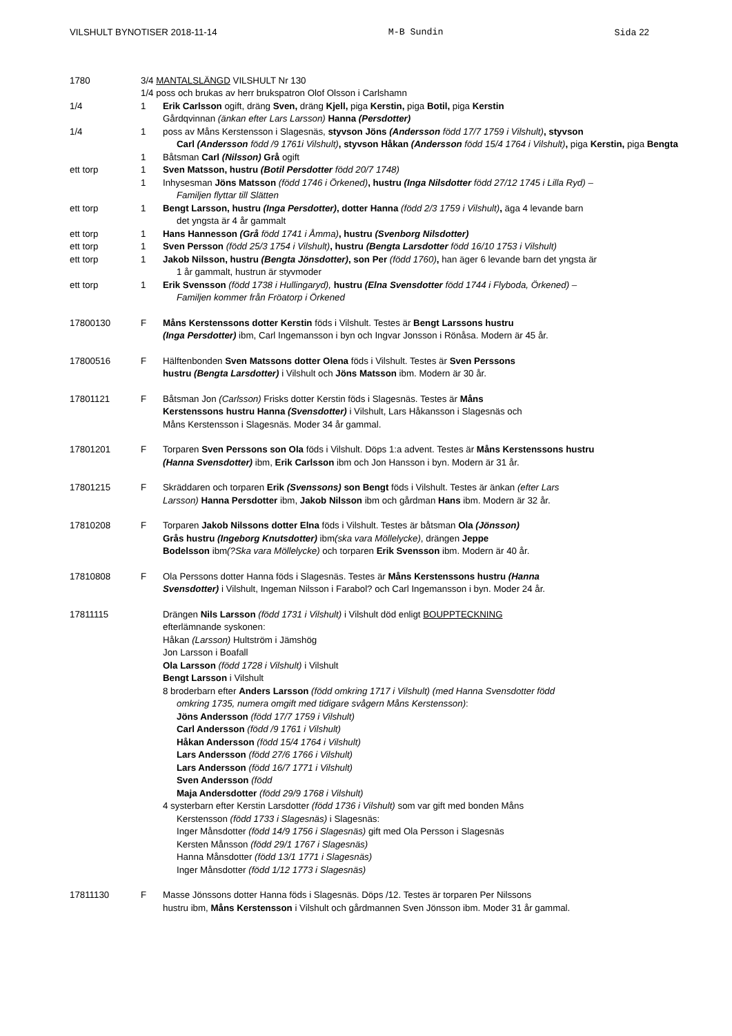VILSHULT BYNOTISER 2018-11-14 M-B Sundin Sida 22
1780 3/4 MANTALSLÄNGD VILSHULT Nr 130
1/4 poss och brukas av herr brukspatron Olof Olsson i Carlshamn
1/4 1 Erik Carlsson ogift, dräng Sven, dräng Kjell, piga Kerstin, piga Botil, piga Kerstin
Gårdqvinnan (änkan efter Lars Larsson) Hanna (Persdotter)
1/4 1 poss av Måns Kerstensson i Slagesnäs, styvson Jöns (Andersson född 17/7 1759 i Vilshult), styvson
Carl (Andersson född /9 1761i Vilshult), styvson Håkan (Andersson född 15/4 1764 i Vilshult), piga Kerstin, piga Bengta
1 Båtsman Carl (Nilsson) Grå ogift
ett torp 1 Sven Matsson, hustru (Botil Persdotter född 20/7 1748)
1 Inhysesman Jöns Matsson (född 1746 i Örkened), hustru (Inga Nilsdotter född 27/12 1745 i Lilla Ryd) –
Familjen flyttar till Slätten
ett torp 1 Bengt Larsson, hustru (Inga Persdotter), dotter Hanna (född 2/3 1759 i Vilshult), äga 4 levande barn
det yngsta är 4 år gammalt
ett torp 1 Hans Hannesson (Grå född 1741 i Åmma), hustru (Svenborg Nilsdotter)
ett torp 1 Sven Persson (född 25/3 1754 i Vilshult), hustru (Bengta Larsdotter född 16/10 1753 i Vilshult)
ett torp 1 Jakob Nilsson, hustru (Bengta Jönsdotter), son Per (född 1760), han äger 6 levande barn det yngsta är
1 år gammalt, hustrun är styvmoder
ett torp 1 Erik Svensson (född 1738 i Hullingaryd), hustru (Elna Svensdotter född 1744 i Flyboda, Örkened) –
Familjen kommer från Fröatorp i Örkened
17800130 F Måns Kerstenssons dotter Kerstin föds i Vilshult. Testes är Bengt Larssons hustru
(Inga Persdotter) ibm, Carl Ingemansson i byn och Ingvar Jonsson i Rönåsa. Modern är 45 år.
17800516 F Hälftenbonden Sven Matssons dotter Olena föds i Vilshult. Testes är Sven Perssons
hustru (Bengta Larsdotter) i Vilshult och Jöns Matsson ibm. Modern är 30 år.
17801121 F Båtsman Jon (Carlsson) Frisks dotter Kerstin föds i Slagesnäs. Testes är Måns
Kerstenssons hustru Hanna (Svensdotter) i Vilshult, Lars Håkansson i Slagesnäs och
Måns Kerstensson i Slagesnäs. Moder 34 år gammal.
17801201 F Torparen Sven Perssons son Ola föds i Vilshult. Döps 1:a advent. Testes är Måns Kerstenssons hustru
(Hanna Svensdotter) ibm, Erik Carlsson ibm och Jon Hansson i byn. Modern är 31 år.
17801215 F Skräddaren och torparen Erik (Svenssons) son Bengt föds i Vilshult. Testes är änkan (efter Lars
Larsson) Hanna Persdotter ibm, Jakob Nilsson ibm och gårdman Hans ibm. Modern är 32 år.
17810208 F Torparen Jakob Nilssons dotter Elna föds i Vilshult. Testes är båtsman Ola (Jönsson)
Grås hustru (Ingeborg Knutsdotter) ibm(ska vara Möllelycke), drängen Jeppe
Bodelsson ibm(?Ska vara Möllelycke) och torparen Erik Svensson ibm. Modern är 40 år.
17810808 F Ola Perssons dotter Hanna föds i Slagesnäs. Testes är Måns Kerstenssons hustru (Hanna
Svensdotter) i Vilshult, Ingeman Nilsson i Farabol? och Carl Ingemansson i byn. Moder 24 år.
17811115 Drängen Nils Larsson (född 1731 i Vilshult) i Vilshult död enligt BOUPPTECKNING
efterlämnande syskonen:
Håkan (Larsson) Hultström i Jämshög
Jon Larsson i Boafall
Ola Larsson (född 1728 i Vilshult) i Vilshult
Bengt Larsson i Vilshult
8 broderbarn efter Anders Larsson (född omkring 1717 i Vilshult) (med Hanna Svensdotter född
omkring 1735, numera omgift med tidigare svågern Måns Kerstensson):
Jöns Andersson (född 17/7 1759 i Vilshult)
Carl Andersson (född /9 1761 i Vilshult)
Håkan Andersson (född 15/4 1764 i Vilshult)
Lars Andersson (född 27/6 1766 i Vilshult)
Lars Andersson (född 16/7 1771 i Vilshult)
Sven Andersson (född
Maja Andersdotter (född 29/9 1768 i Vilshult)
4 systerbarn efter Kerstin Larsdotter (född 1736 i Vilshult) som var gift med bonden Måns
Kerstensson (född 1733 i Slagesnäs) i Slagesnäs:
Inger Månsdotter (född 14/9 1756 i Slagesnäs) gift med Ola Persson i Slagesnäs
Kersten Månsson (född 29/1 1767 i Slagesnäs)
Hanna Månsdotter (född 13/1 1771 i Slagesnäs)
Inger Månsdotter (född 1/12 1773 i Slagesnäs)
17811130 F Masse Jönssons dotter Hanna föds i Slagesnäs. Döps /12. Testes är torparen Per Nilssons
hustru ibm, Måns Kerstensson i Vilshult och gårdmannen Sven Jönsson ibm. Moder 31 år gammal.